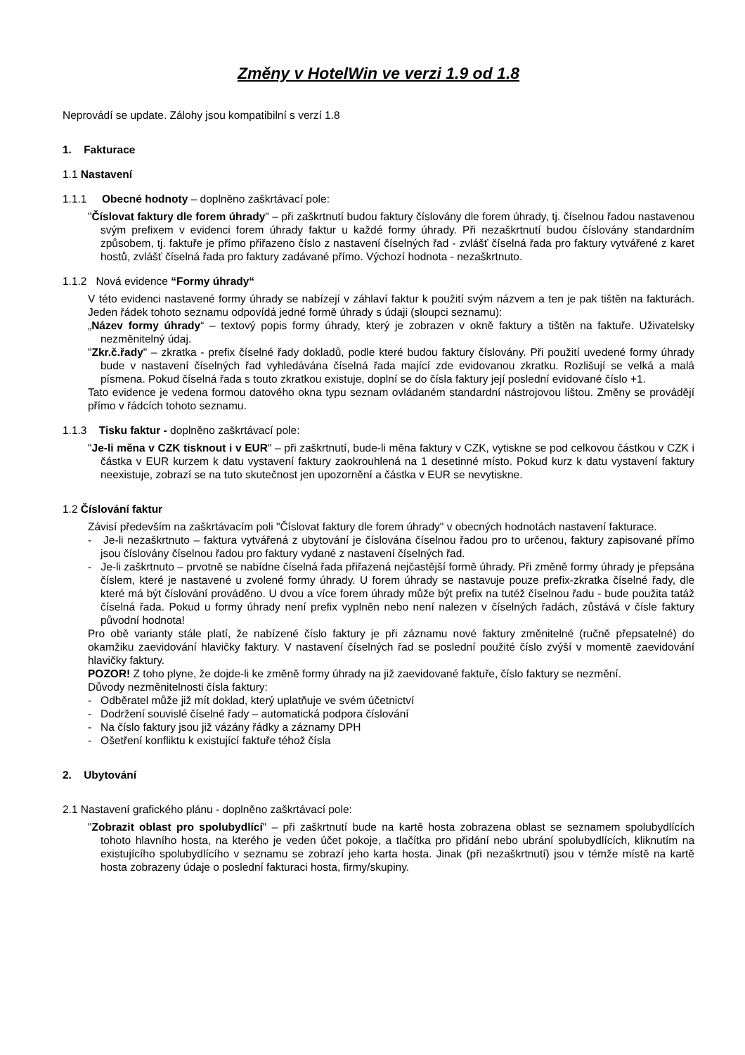Změny v HotelWin ve verzi 1.9 od 1.8
Neprovádí se update. Zálohy jsou kompatibilní s verzí 1.8
1. Fakturace
1.1 Nastavení
1.1.1 Obecné hodnoty – doplněno zaškrtávací pole:
"Číslovat faktury dle forem úhrady" – při zaškrtnutí budou faktury číslovány dle forem úhrady, tj. číselnou řadou nastavenou svým prefixem v evidenci forem úhrady faktur u každé formy úhrady. Při nezaškrtnutí budou číslovány standardním způsobem, tj. faktuře je přímo přiřazeno číslo z nastavení číselných řad - zvlášť číselná řada pro faktury vytvářené z karet hostů, zvlášť číselná řada pro faktury zadávané přímo. Výchozí hodnota - nezaškrtnuto.
1.1.2 Nová evidence “Formy úhrady“
V této evidenci nastavené formy úhrady se nabízejí v záhlaví faktur k použití svým názvem a ten je pak tištěn na fakturách. Jeden řádek tohoto seznamu odpovídá jedné formě úhrady s údaji (sloupci seznamu):
„Název formy úhrady“ – textový popis formy úhrady, který je zobrazen v okně faktury a tištěn na faktuře. Uživatelsky nezměnitelný údaj.
"Zkr.č.řady" – zkratka - prefix číselné řady dokladů, podle které budou faktury číslovány. Při použití uvedené formy úhrady bude v nastavení číselných řad vyhledávána číselná řada mající zde evidovanou zkratku. Rozlišují se velká a malá písmena. Pokud číselná řada s touto zkratkou existuje, doplní se do čísla faktury její poslední evidované číslo +1.
Tato evidence je vedena formou datového okna typu seznam ovládaném standardní nástrojovou lištou. Změny se provádějí přímo v řádcích tohoto seznamu.
1.1.3 Tisku faktur - doplněno zaškrtávací pole:
"Je-li měna v CZK tisknout i v EUR" – při zaškrtnutí, bude-li měna faktury v CZK, vytiskne se pod celkovou částkou v CZK i částka v EUR kurzem k datu vystavení faktury zaokrouhlená na 1 desetinné místo. Pokud kurz k datu vystavení faktury neexistuje, zobrazí se na tuto skutečnost jen upozornění a částka v EUR se nevytiskne.
1.2 Číslování faktur
Závisí především na zaškrtávacím poli "Číslovat faktury dle forem úhrady" v obecných hodnotách nastavení fakturace.
- Je-li nezaškrtnuto – faktura vytvářená z ubytování je číslována číselnou řadou pro to určenou, faktury zapisované přímo jsou číslovány číselnou řadou pro faktury vydané z nastavení číselných řad.
- Je-li zaškrtnuto – prvotně se nabídne číselná řada přiřazená nejčastější formě úhrady. Při změně formy úhrady je přepsána číslem, které je nastavené u zvolené formy úhrady. U forem úhrady se nastavuje pouze prefix-zkratka číselné řady, dle které má být číslování prováděno. U dvou a více forem úhrady může být prefix na tutéž číselnou řadu - bude použita tatáž číselná řada. Pokud u formy úhrady není prefix vyplněn nebo není nalezen v číselných řadách, zůstává v čísle faktury původní hodnota!
Pro obě varianty stále platí, že nabízené číslo faktury je při záznamu nové faktury změnitelné (ručně přepsatelné) do okamžiku zaevidování hlavičky faktury. V nastavení číselných řad se poslední použité číslo zvýší v momentě zaevidování hlavičky faktury.
POZOR! Z toho plyne, že dojde-li ke změně formy úhrady na již zaevidované faktuře, číslo faktury se nezmění.
Důvody nezměnitelnosti čísla faktury:
- Odběratel může již mít doklad, který uplatňuje ve svém účetnictví
- Dodržení souvislé číselné řady – automatická podpora číslování
- Na číslo faktury jsou již vázány řádky a záznamy DPH
- Ošetření konfliktu k existující faktuře téhož čísla
2. Ubytování
2.1 Nastavení grafického plánu - doplněno zaškrtávací pole:
"Zobrazit oblast pro spolubydlící" – při zaškrtnutí bude na kartě hosta zobrazena oblast se seznamem spolubydlících tohoto hlavního hosta, na kterého je veden účet pokoje, a tlačítka pro přidání nebo ubrání spolubydlících, kliknutím na existujícího spolubydlícího v seznamu se zobrazí jeho karta hosta. Jinak (při nezaškrtnutí) jsou v témže místě na kartě hosta zobrazeny údaje o poslední fakturaci hosta, firmy/skupiny.